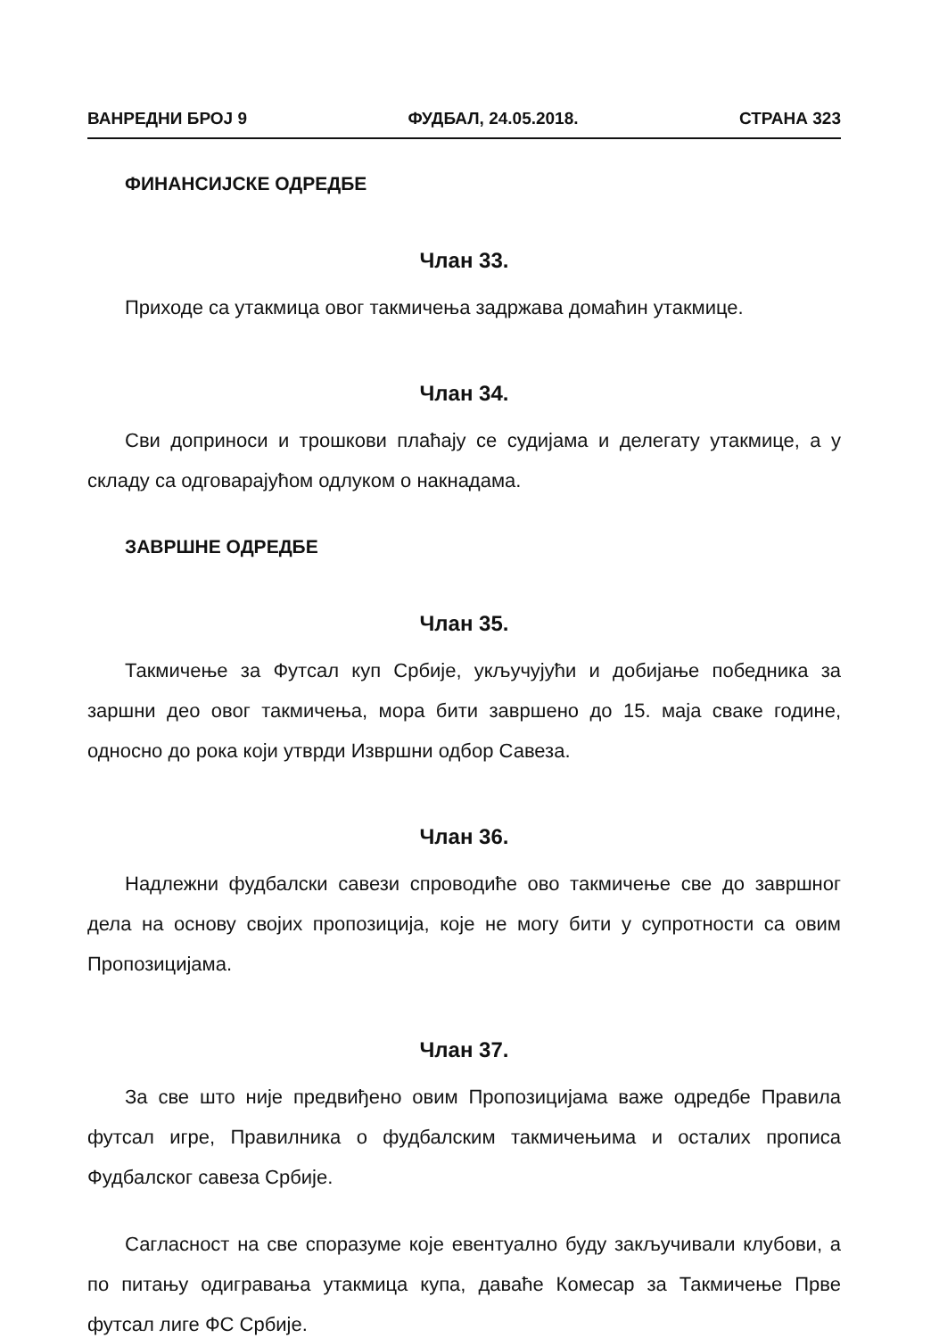ВАНРЕДНИ БРОЈ 9 ФУДБАЛ, 24.05.2018. СТРАНА 323
ФИНАНСИЈСКЕ ОДРЕДБЕ
Члан 33.
Приходе са утакмица овог такмичења задржава домаћин утакмице.
Члан 34.
Сви доприноси и трошкови плаћају се судијама и делегату утакмице, а у складу са одговарајућом одлуком о накнадама.
ЗАВРШНЕ ОДРЕДБЕ
Члан 35.
Такмичење за Футсал куп Србије, укључујући и добијање победника за заршни део овог такмичења, мора бити завршено до 15. маја сваке године, односно до рока који утврди Извршни одбор Савеза.
Члан 36.
Надлежни фудбалски савези спроводиће ово такмичење све до завршног дела на основу својих пропозиција, које не могу бити у супротности са овим Пропозицијама.
Члан 37.
За све што није предвиђено овим Пропозицијама важе одредбе Правила футсал игре, Правилника о фудбалским такмичењима и осталих прописа Фудбалског савеза Србије.
Сагласност на све споразуме које евентуално буду закључивали клубови, а по питању одигравања утакмица купа, даваће Комесар за Такмичење Прве футсал лиге ФС Србије.